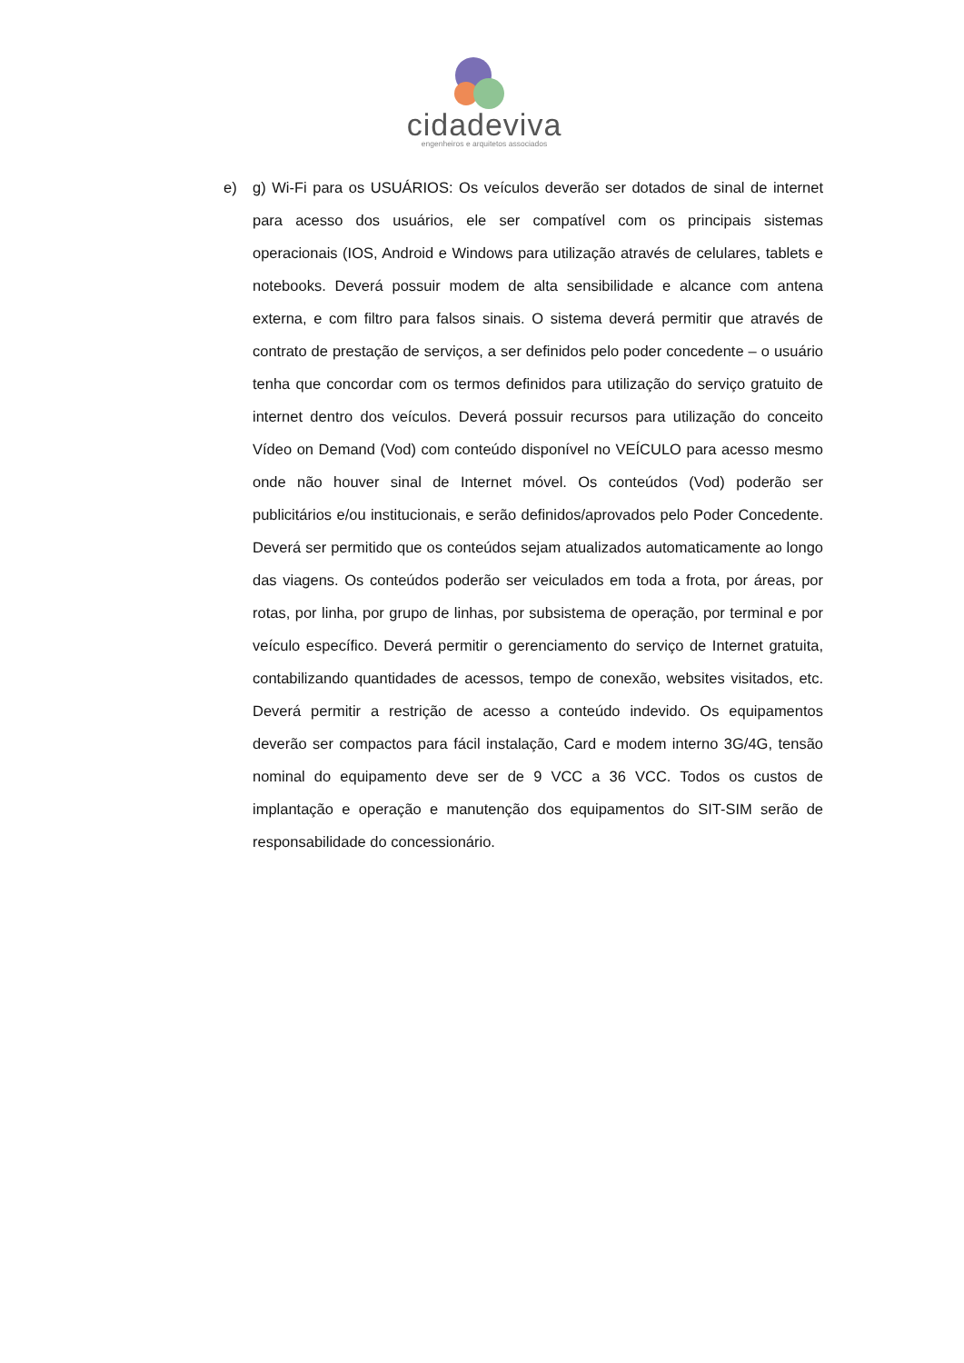cidadeviva
engenheiros e arquitetos associados
e) g) Wi-Fi para os USUÁRIOS: Os veículos deverão ser dotados de sinal de internet para acesso dos usuários, ele ser compatível com os principais sistemas operacionais (IOS, Android e Windows para utilização através de celulares, tablets e notebooks. Deverá possuir modem de alta sensibilidade e alcance com antena externa, e com filtro para falsos sinais. O sistema deverá permitir que através de contrato de prestação de serviços, a ser definidos pelo poder concedente – o usuário tenha que concordar com os termos definidos para utilização do serviço gratuito de internet dentro dos veículos. Deverá possuir recursos para utilização do conceito Vídeo on Demand (Vod) com conteúdo disponível no VEÍCULO para acesso mesmo onde não houver sinal de Internet móvel. Os conteúdos (Vod) poderão ser publicitários e/ou institucionais, e serão definidos/aprovados pelo Poder Concedente. Deverá ser permitido que os conteúdos sejam atualizados automaticamente ao longo das viagens. Os conteúdos poderão ser veiculados em toda a frota, por áreas, por rotas, por linha, por grupo de linhas, por subsistema de operação, por terminal e por veículo específico. Deverá permitir o gerenciamento do serviço de Internet gratuita, contabilizando quantidades de acessos, tempo de conexão, websites visitados, etc. Deverá permitir a restrição de acesso a conteúdo indevido. Os equipamentos deverão ser compactos para fácil instalação, Card e modem interno 3G/4G, tensão nominal do equipamento deve ser de 9 VCC a 36 VCC. Todos os custos de implantação e operação e manutenção dos equipamentos do SIT-SIM serão de responsabilidade do concessionário.